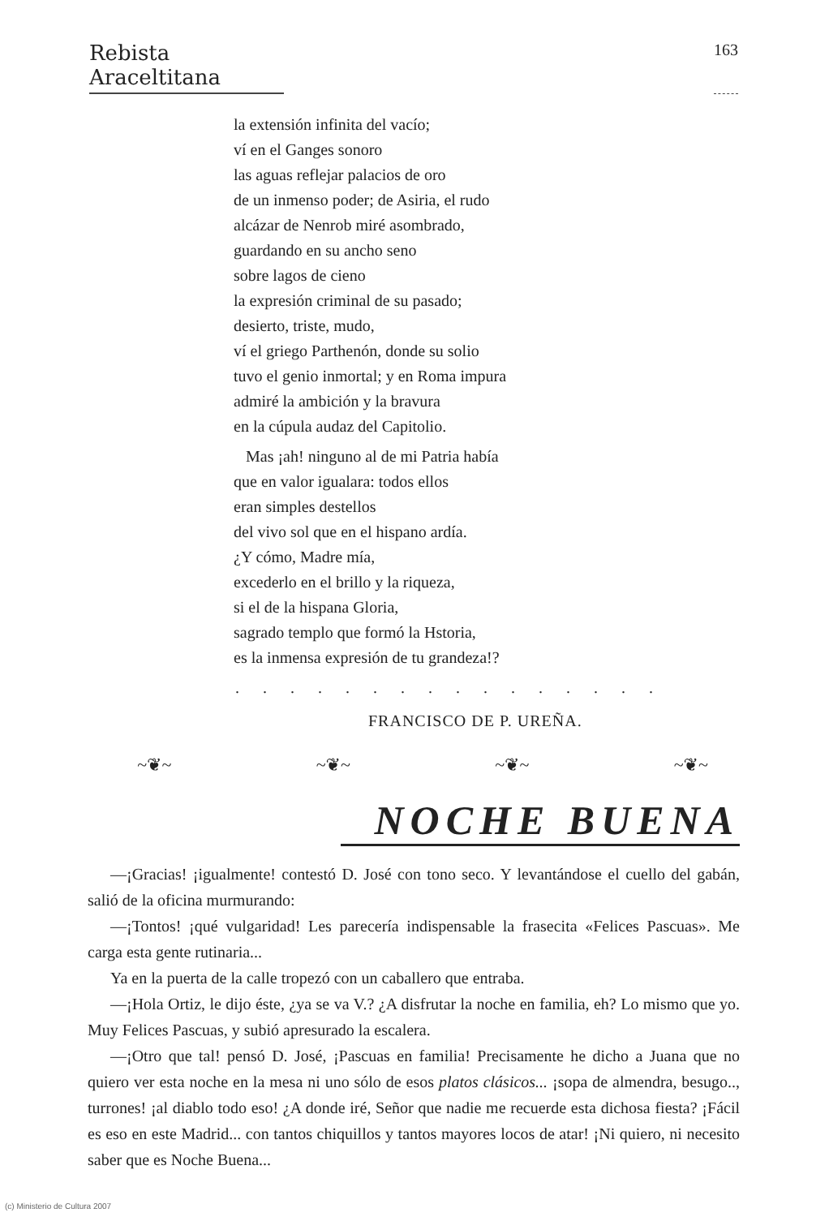Rebista Araceltitana
163
la extensión infinita del vacío;
ví en el Ganges sonoro
las aguas reflejar palacios de oro
de un inmenso poder; de Asiria, el rudo
alcázar de Nenrob miré asombrado,
guardando en su ancho seno
sobre lagos de cieno
la expresión criminal de su pasado;
desierto, triste, mudo,
ví el griego Parthenón, donde su solio
tuvo el genio inmortal; y en Roma impura
admiré la ambición y la bravura
en la cúpula audaz del Capitolio.
Mas ¡ah! ninguno al de mi Patria había
que en valor igualara: todos ellos
eran simples destellos
del vivo sol que en el hispano ardía.
¿Y cómo, Madre mía,
excederlo en el brillo y la riqueza,
si el de la hispana Gloria,
sagrado templo que formó la Hstoria,
es la inmensa expresión de tu grandeza!?
. . . . . . . . . . . . . . . .
FRANCISCO DE P. UREÑA.
~❦~ ~❦~ ~❦~ ~❦~
NOCHE BUENA
—¡Gracias! ¡igualmente! contestó D. José con tono seco. Y levantándose el cuello del gabán, salió de la oficina murmurando:
—¡Tontos! ¡qué vulgaridad! Les parecería indispensable la frasecita «Felices Pascuas». Me carga esta gente rutinaria...
Ya en la puerta de la calle tropezó con un caballero que entraba.
—¡Hola Ortiz, le dijo éste, ¿ya se va V.? ¿A disfrutar la noche en familia, eh? Lo mismo que yo. Muy Felices Pascuas, y subió apresurado la escalera.
—¡Otro que tal! pensó D. José, ¡Pascuas en familia! Precisamente he dicho a Juana que no quiero ver esta noche en la mesa ni uno sólo de esos platos clásicos... ¡sopa de almendra, besugo.., turrones! ¡al diablo todo eso! ¿A donde iré, Señor que nadie me recuerde esta dichosa fiesta? ¡Fácil es eso en este Madrid... con tantos chiquillos y tantos mayores locos de atar! ¡Ni quiero, ni necesito saber que es Noche Buena...
(c) Ministerio de Cultura 2007